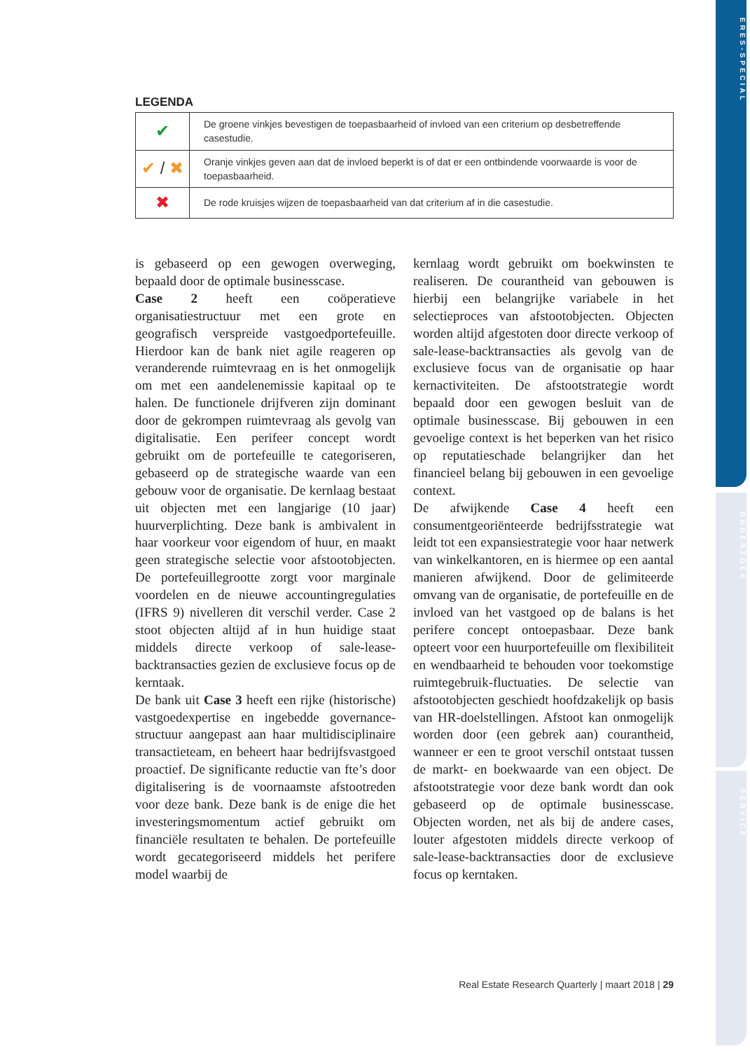ERES-SPECIAL
ONDERZOEK
SERVICE
LEGENDA
| ✔ | De groene vinkjes bevestigen de toepasbaarheid of invloed van een criterium op desbetreffende casestudie. |
| ✔ / ✖ | Oranje vinkjes geven aan dat de invloed beperkt is of dat er een ontbindende voorwaarde is voor de toepasbaarheid. |
| ✖ | De rode kruisjes wijzen de toepasbaarheid van dat criterium af in die casestudie. |
is gebaseerd op een gewogen overweging, bepaald door de optimale businesscase.
Case 2 heeft een coöperatieve organisatiestructuur met een grote en geografisch verspreide vastgoedportefeuille. Hierdoor kan de bank niet agile reageren op veranderende ruimtevraag en is het onmogelijk om met een aandelenemissie kapitaal op te halen. De functionele drijfveren zijn dominant door de gekrompen ruimtevraag als gevolg van digitalisatie. Een perifeer concept wordt gebruikt om de portefeuille te categoriseren, gebaseerd op de strategische waarde van een gebouw voor de organisatie. De kernlaag bestaat uit objecten met een langjarige (10 jaar) huurverplichting. Deze bank is ambivalent in haar voorkeur voor eigendom of huur, en maakt geen strategische selectie voor afstootobjecten. De portefeuillegrootte zorgt voor marginale voordelen en de nieuwe accountingregulaties (IFRS 9) nivelleren dit verschil verder. Case 2 stoot objecten altijd af in hun huidige staat middels directe verkoop of sale-lease-backtransacties gezien de exclusieve focus op de kerntaak.
De bank uit Case 3 heeft een rijke (historische) vastgoedexpertise en ingebedde governance-structuur aangepast aan haar multidisciplinaire transactieteam, en beheert haar bedrijfsvastgoed proactief. De significante reductie van fte’s door digitalisering is de voornaamste afstootreden voor deze bank. Deze bank is de enige die het investeringsmomentum actief gebruikt om financiële resultaten te behalen. De portefeuille wordt gecategoriseerd middels het perifere model waarbij de
kernlaag wordt gebruikt om boekwinsten te realiseren. De courantheid van gebouwen is hierbij een belangrijke variabele in het selectieproces van afstootobjecten. Objecten worden altijd afgestoten door directe verkoop of sale-lease-backtransacties als gevolg van de exclusieve focus van de organisatie op haar kernactiviteiten. De afstootstrategie wordt bepaald door een gewogen besluit van de optimale businesscase. Bij gebouwen in een gevoelige context is het beperken van het risico op reputatieschade belangrijker dan het financieel belang bij gebouwen in een gevoelige context.
De afwijkende Case 4 heeft een consumentgeoriënteerde bedrijfsstrategie wat leidt tot een expansiestrategie voor haar netwerk van winkelkantoren, en is hiermee op een aantal manieren afwijkend. Door de gelimiteerde omvang van de organisatie, de portefeuille en de invloed van het vastgoed op de balans is het perifere concept ontoepasbaar. Deze bank opteert voor een huurportefeuille om flexibiliteit en wendbaarheid te behouden voor toekomstige ruimtegebruik-fluctuaties. De selectie van afstootobjecten geschiedt hoofdzakelijk op basis van HR-doelstellingen. Afstoot kan onmogelijk worden door (een gebrek aan) courantheid, wanneer er een te groot verschil ontstaat tussen de markt- en boekwaarde van een object. De afstootstrategie voor deze bank wordt dan ook gebaseerd op de optimale businesscase. Objecten worden, net als bij de andere cases, louter afgestoten middels directe verkoop of sale-lease-backtransacties door de exclusieve focus op kerntaken.
Real Estate Research Quarterly | maart 2018 | 29